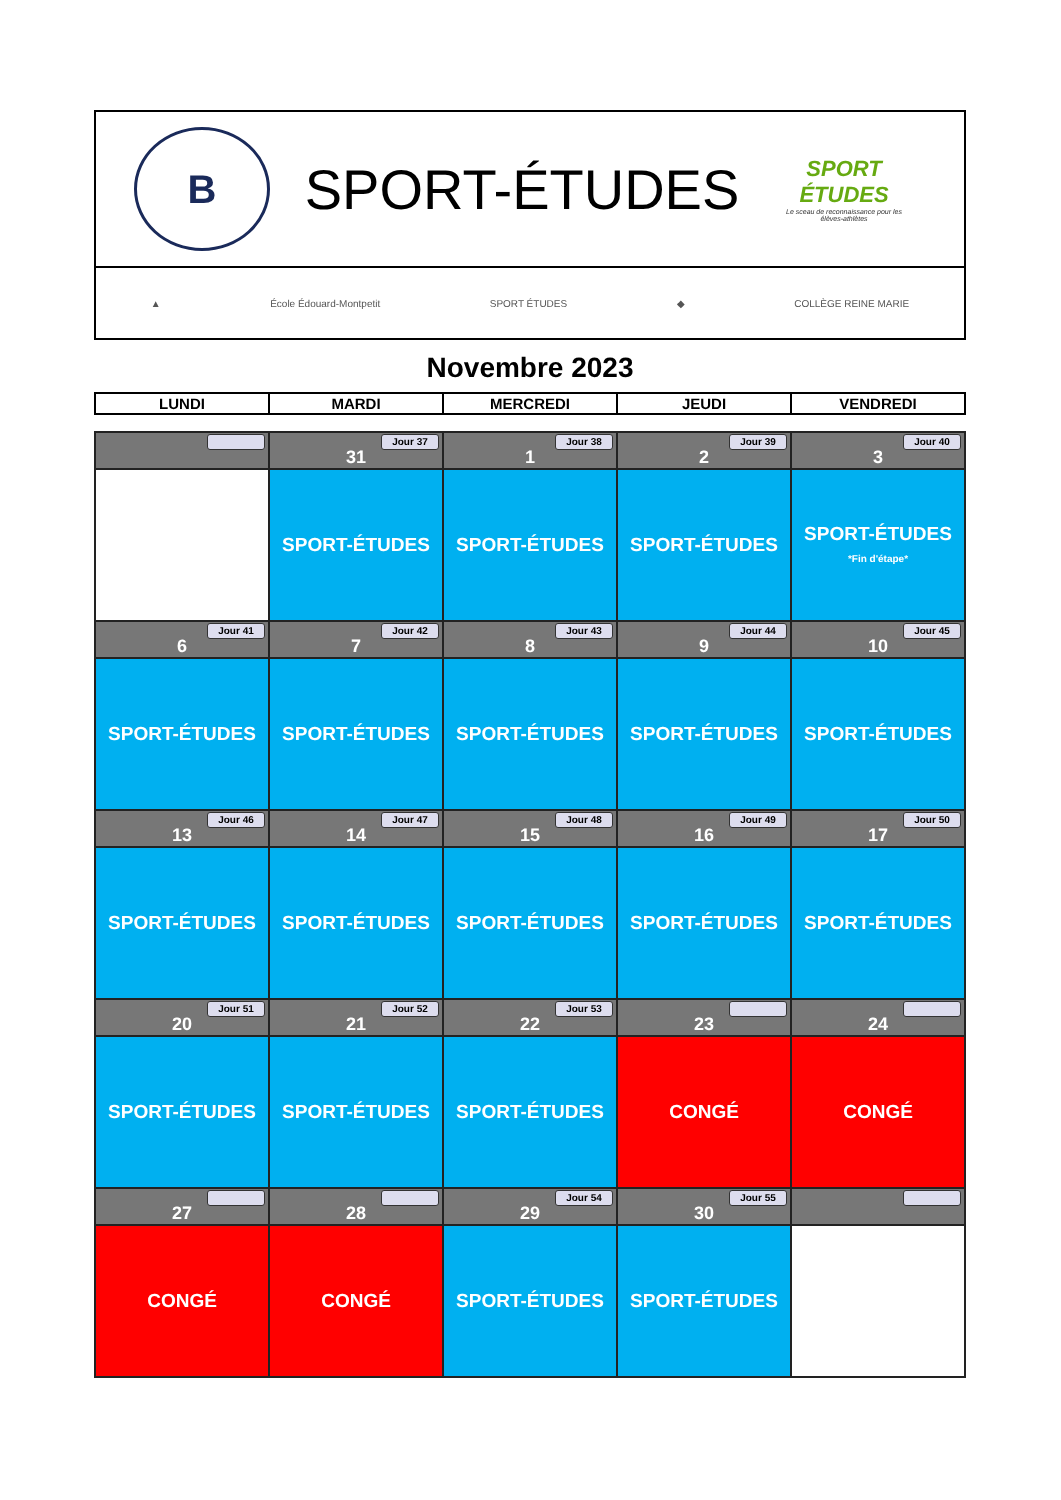B
SPORT-ÉTUDES
SPORT ÉTUDES
Le sceau de reconnaissance pour les élèves-athlètes
▲ École Édouard-Montpetit SPORT ÉTUDES ◆ COLLÈGE REINE MARIE
Novembre 2023
| LUNDI | MARDI | MERCREDI | JEUDI | VENDREDI |
| --- | --- | --- | --- | --- |
| | Jour 37 31 | Jour 38 1 | Jour 39 2 | Jour 40 3 |
| | SPORT-ÉTUDES | SPORT-ÉTUDES | SPORT-ÉTUDES | SPORT-ÉTUDES *Fin d'étape* |
| Jour 41 6 | Jour 42 7 | Jour 43 8 | Jour 44 9 | Jour 45 10 |
| SPORT-ÉTUDES | SPORT-ÉTUDES | SPORT-ÉTUDES | SPORT-ÉTUDES | SPORT-ÉTUDES |
| Jour 46 13 | Jour 47 14 | Jour 48 15 | Jour 49 16 | Jour 50 17 |
| SPORT-ÉTUDES | SPORT-ÉTUDES | SPORT-ÉTUDES | SPORT-ÉTUDES | SPORT-ÉTUDES |
| Jour 51 20 | Jour 52 21 | Jour 53 22 | 23 | 24 |
| SPORT-ÉTUDES | SPORT-ÉTUDES | SPORT-ÉTUDES | CONGÉ | CONGÉ |
| 27 | 28 | Jour 54 29 | Jour 55 30 | |
| CONGÉ | CONGÉ | SPORT-ÉTUDES | SPORT-ÉTUDES | |